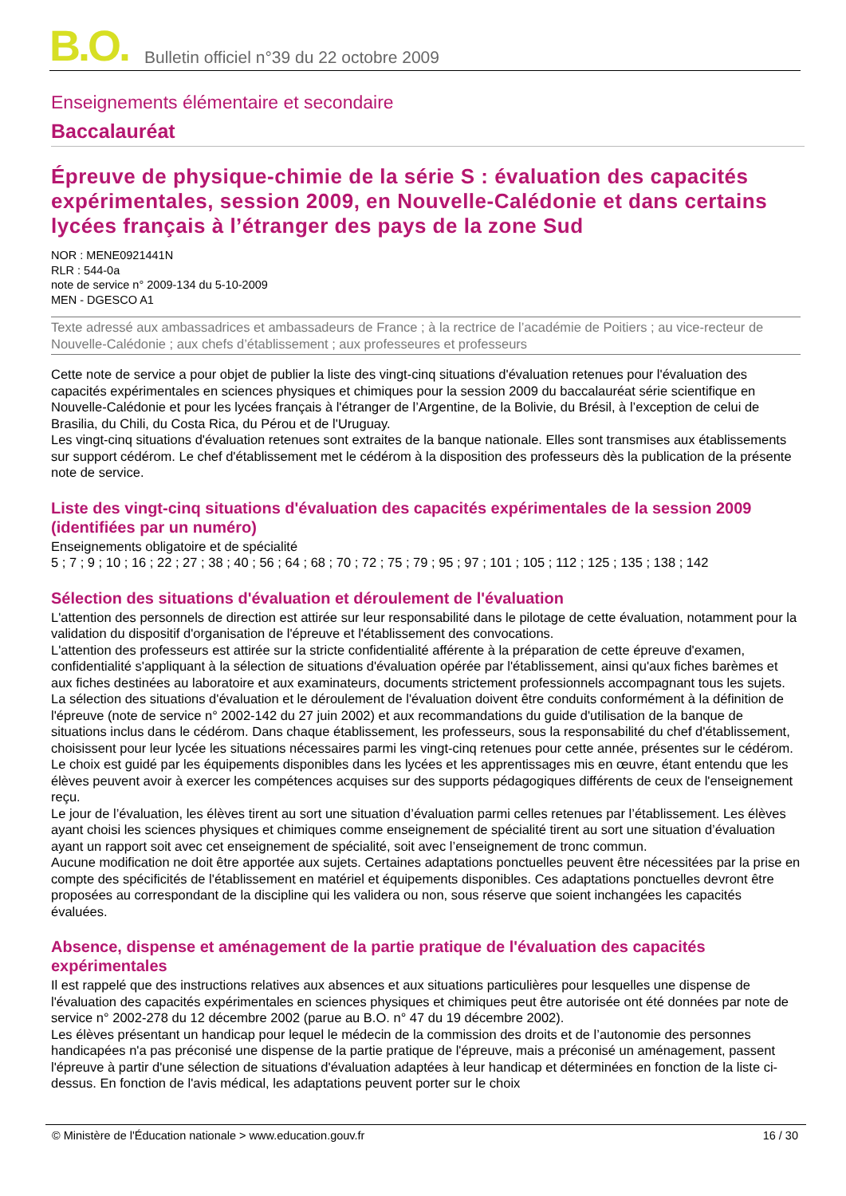B.O. Bulletin officiel n°39 du 22 octobre 2009
Enseignements élémentaire et secondaire
Baccalauréat
Épreuve de physique-chimie de la série S : évaluation des capacités expérimentales, session 2009, en Nouvelle-Calédonie et dans certains lycées français à l’étranger des pays de la zone Sud
NOR : MENE0921441N
RLR : 544-0a
note de service n° 2009-134 du 5-10-2009
MEN - DGESCO A1
Texte adressé aux ambassadrices et ambassadeurs de France ; à la rectrice de l’académie de Poitiers ; au vice-recteur de Nouvelle-Calédonie ; aux chefs d’établissement ; aux professeures et professeurs
Cette note de service a pour objet de publier la liste des vingt-cinq situations d'évaluation retenues pour l'évaluation des capacités expérimentales en sciences physiques et chimiques pour la session 2009 du baccalauréat série scientifique en Nouvelle-Calédonie et pour les lycées français à l'étranger de l’Argentine, de la Bolivie, du Brésil, à l’exception de celui de Brasilia, du Chili, du Costa Rica, du Pérou et de l'Uruguay.
Les vingt-cinq situations d'évaluation retenues sont extraites de la banque nationale. Elles sont transmises aux établissements sur support cédérom. Le chef d'établissement met le cédérom à la disposition des professeurs dès la publication de la présente note de service.
Liste des vingt-cinq situations d'évaluation des capacités expérimentales de la session 2009 (identifiées par un numéro)
Enseignements obligatoire et de spécialité
5 ; 7 ; 9 ; 10 ; 16 ; 22 ; 27 ; 38 ; 40 ; 56 ; 64 ; 68 ; 70 ; 72 ; 75 ; 79 ; 95 ; 97 ; 101 ; 105 ; 112 ; 125 ; 135 ; 138 ; 142
Sélection des situations d'évaluation et déroulement de l'évaluation
L'attention des personnels de direction est attirée sur leur responsabilité dans le pilotage de cette évaluation, notamment pour la validation du dispositif d'organisation de l'épreuve et l'établissement des convocations.
L'attention des professeurs est attirée sur la stricte confidentialité afférente à la préparation de cette épreuve d'examen, confidentialité s'appliquant à la sélection de situations d'évaluation opérée par l'établissement, ainsi qu'aux fiches barèmes et aux fiches destinées au laboratoire et aux examinateurs, documents strictement professionnels accompagnant tous les sujets.
La sélection des situations d'évaluation et le déroulement de l'évaluation doivent être conduits conformément à la définition de l'épreuve (note de service n° 2002-142 du 27 juin 2002) et aux recommandations du guide d'utilisation de la banque de situations inclus dans le cédérom. Dans chaque établissement, les professeurs, sous la responsabilité du chef d'établissement, choisissent pour leur lycée les situations nécessaires parmi les vingt-cinq retenues pour cette année, présentes sur le cédérom. Le choix est guidé par les équipements disponibles dans les lycées et les apprentissages mis en œuvre, étant entendu que les élèves peuvent avoir à exercer les compétences acquises sur des supports pédagogiques différents de ceux de l'enseignement reçu.
Le jour de l’évaluation, les élèves tirent au sort une situation d’évaluation parmi celles retenues par l’établissement. Les élèves ayant choisi les sciences physiques et chimiques comme enseignement de spécialité tirent au sort une situation d’évaluation ayant un rapport soit avec cet enseignement de spécialité, soit avec l’enseignement de tronc commun.
Aucune modification ne doit être apportée aux sujets. Certaines adaptations ponctuelles peuvent être nécessitées par la prise en compte des spécificités de l'établissement en matériel et équipements disponibles. Ces adaptations ponctuelles devront être proposées au correspondant de la discipline qui les validera ou non, sous réserve que soient inchangées les capacités évaluées.
Absence, dispense et aménagement de la partie pratique de l'évaluation des capacités expérimentales
Il est rappelé que des instructions relatives aux absences et aux situations particulières pour lesquelles une dispense de l'évaluation des capacités expérimentales en sciences physiques et chimiques peut être autorisée ont été données par note de service n° 2002-278 du 12 décembre 2002 (parue au B.O. n° 47 du 19 décembre 2002).
Les élèves présentant un handicap pour lequel le médecin de la commission des droits et de l’autonomie des personnes handicapées n'a pas préconisé une dispense de la partie pratique de l'épreuve, mais a préconisé un aménagement, passent l'épreuve à partir d'une sélection de situations d'évaluation adaptées à leur handicap et déterminées en fonction de la liste ci-dessus. En fonction de l'avis médical, les adaptations peuvent porter sur le choix
© Ministère de l'Éducation nationale > www.education.gouv.fr 16 / 30